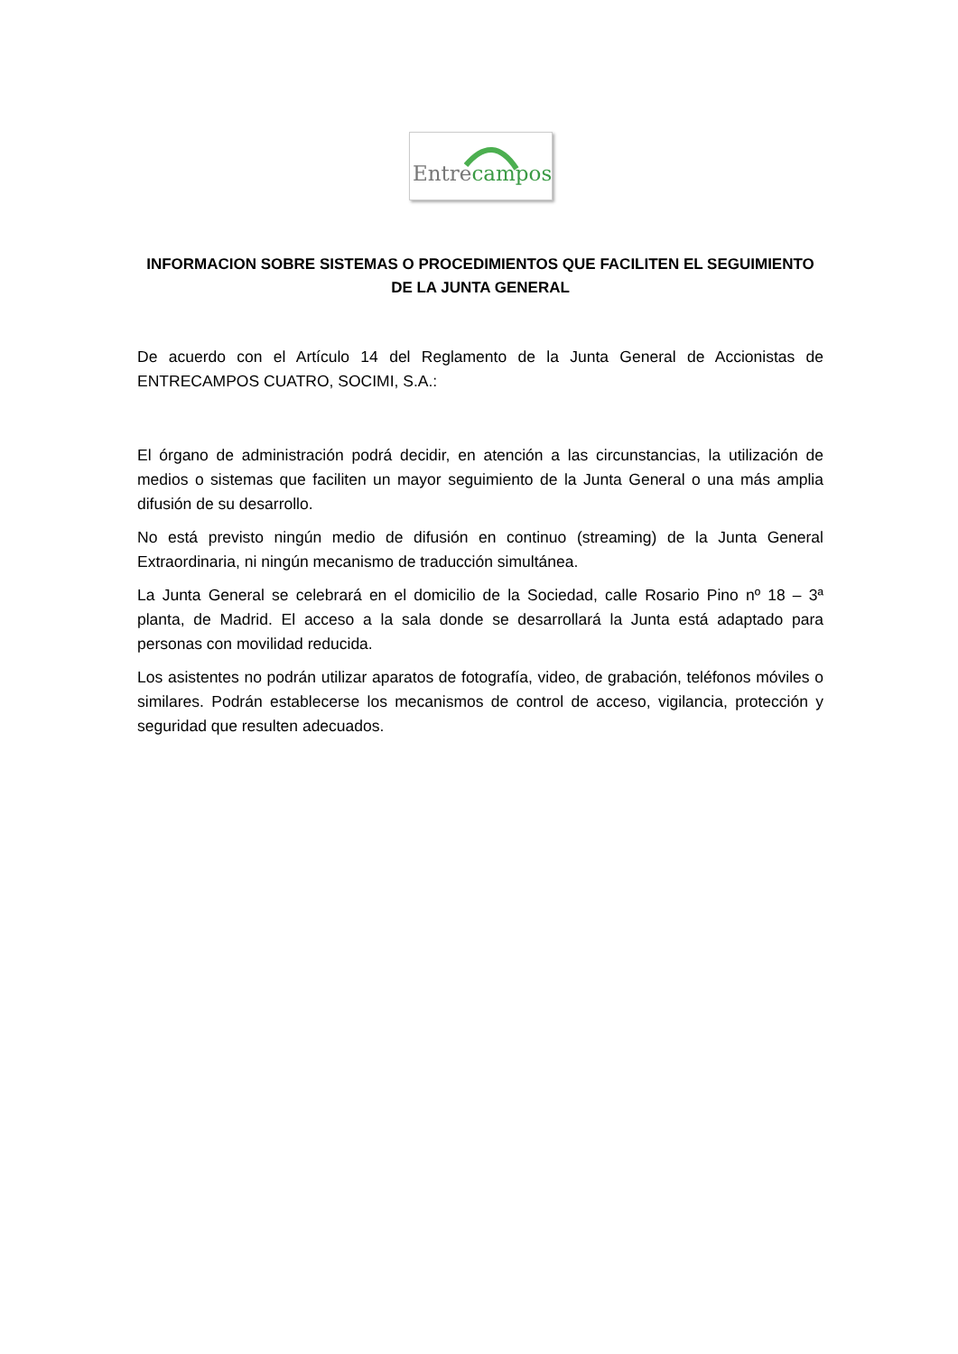Entrecampos
INFORMACION SOBRE SISTEMAS O PROCEDIMIENTOS QUE FACILITEN EL SEGUIMIENTO DE LA JUNTA GENERAL
De acuerdo con el Artículo 14 del Reglamento de la Junta General de Accionistas de ENTRECAMPOS CUATRO, SOCIMI, S.A.:
El órgano de administración podrá decidir, en atención a las circunstancias, la utilización de medios o sistemas que faciliten un mayor seguimiento de la Junta General o una más amplia difusión de su desarrollo.
No está previsto ningún medio de difusión en continuo (streaming) de la Junta General Extraordinaria, ni ningún mecanismo de traducción simultánea.
La Junta General se celebrará en el domicilio de la Sociedad, calle Rosario Pino nº 18 – 3ª planta, de Madrid. El acceso a la sala donde se desarrollará la Junta está adaptado para personas con movilidad reducida.
Los asistentes no podrán utilizar aparatos de fotografía, video, de grabación, teléfonos móviles o similares. Podrán establecerse los mecanismos de control de acceso, vigilancia, protección y seguridad que resulten adecuados.